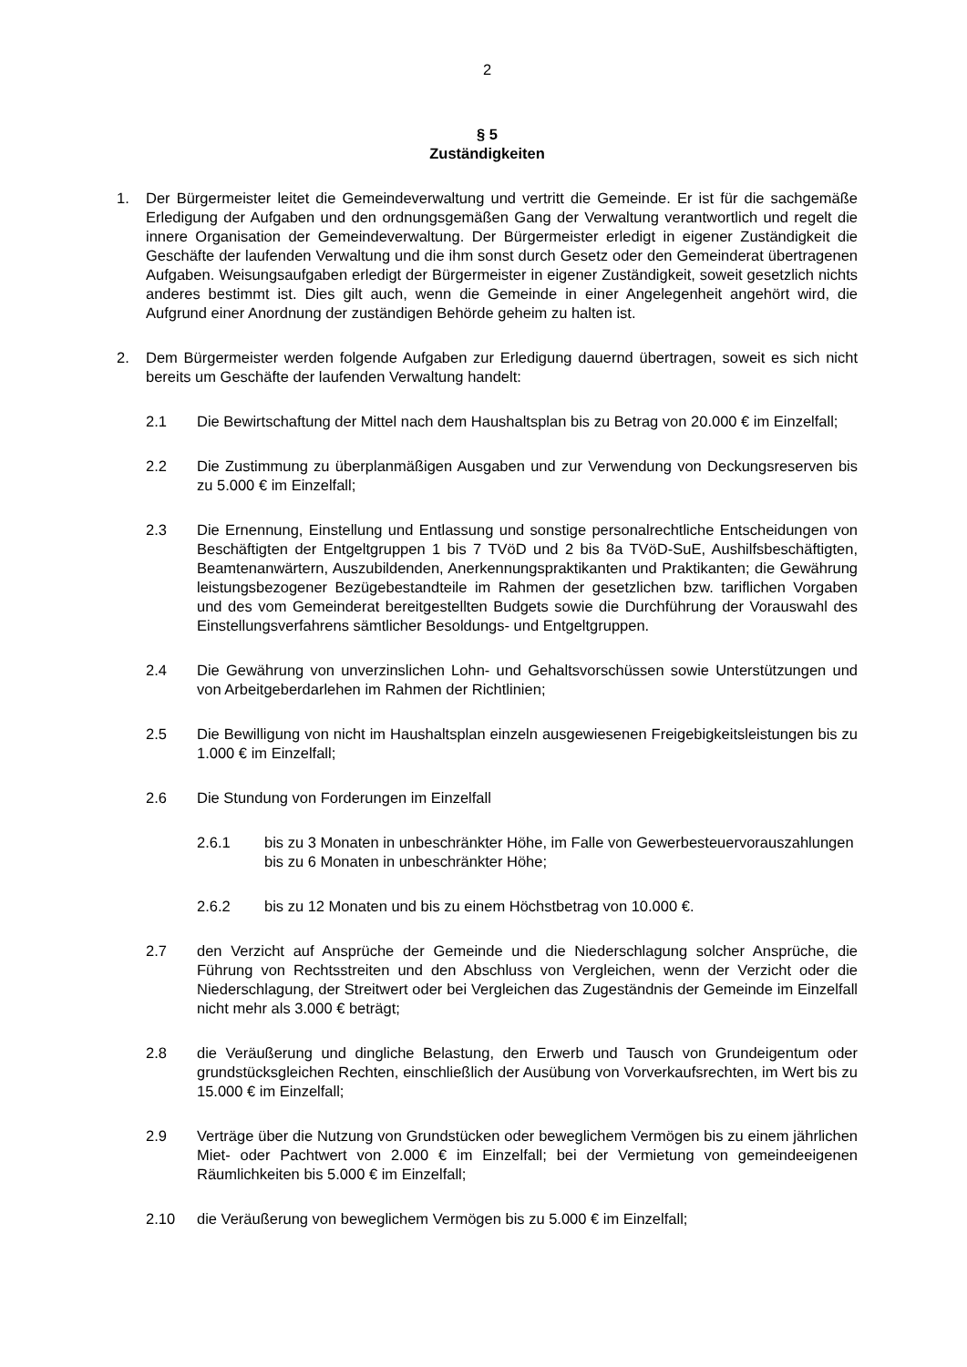2
§ 5
Zuständigkeiten
1. Der Bürgermeister leitet die Gemeindeverwaltung und vertritt die Gemeinde. Er ist für die sachgemäße Erledigung der Aufgaben und den ordnungsgemäßen Gang der Verwaltung verantwortlich und regelt die innere Organisation der Gemeindeverwaltung. Der Bürger­meister erledigt in eigener Zuständigkeit die Geschäfte der laufenden Verwaltung und die ihm sonst durch Gesetz oder den Gemeinderat übertragenen Aufgaben. Weisungsaufga­ben erledigt der Bürgermeister in eigener Zuständigkeit, soweit gesetzlich nichts anderes bestimmt ist. Dies gilt auch, wenn die Gemeinde in einer Angelegenheit angehört wird, die Aufgrund einer Anordnung der zuständigen Behörde geheim zu halten ist.
2. Dem Bürgermeister werden folgende Aufgaben zur Erledigung dauernd übertragen, so­weit es sich nicht bereits um Geschäfte der laufenden Verwaltung handelt:
2.1 Die Bewirtschaftung der Mittel nach dem Haushaltsplan bis zu Betrag von 20.000 € im Einzelfall;
2.2 Die Zustimmung zu überplanmäßigen Ausgaben und zur Verwendung von De­ckungsreserven bis zu 5.000 € im Einzelfall;
2.3 Die Ernennung, Einstellung und Entlassung und sonstige personalrechtliche Ent­scheidungen von Beschäftigten der Entgeltgruppen 1 bis 7 TVöD und 2 bis 8a TVöD-SuE, Aushilfsbeschäftigten, Beamtenanwärtern, Auszubildenden, Anerken­nungspraktikanten und Praktikanten; die Gewährung leistungsbezogener Bezüge­bestandteile im Rahmen der gesetzlichen bzw. tariflichen Vorgaben und des vom Gemeinderat bereitgestellten Budgets sowie die Durchführung der Vorauswahl des Einstellungsverfahrens sämtlicher Besoldungs- und Entgeltgruppen.
2.4 Die Gewährung von unverzinslichen Lohn- und Gehaltsvorschüssen sowie Unter­stützungen und von Arbeitgeberdarlehen im Rahmen der Richtlinien;
2.5 Die Bewilligung von nicht im Haushaltsplan einzeln ausgewiesenen Freigebigkeits­leistungen bis zu 1.000 € im Einzelfall;
2.6 Die Stundung von Forderungen im Einzelfall
2.6.1 bis zu 3 Monaten in unbeschränkter Höhe, im Falle von Gewerbesteuer­vorauszahlungen bis zu 6 Monaten in unbeschränkter Höhe;
2.6.2 bis zu 12 Monaten und bis zu einem Höchstbetrag von 10.000 €.
2.7 den Verzicht auf Ansprüche der Gemeinde und die Niederschlagung solcher An­sprüche, die Führung von Rechtsstreiten und den Abschluss von Vergleichen, wenn der Verzicht oder die Niederschlagung, der Streitwert oder bei Vergleichen das Zugeständnis der Gemeinde im Einzelfall nicht mehr als 3.000 € beträgt;
2.8 die Veräußerung und dingliche Belastung, den Erwerb und Tausch von Grundei­gentum oder grundstücksgleichen Rechten, einschließlich der Ausübung von Vor­verkaufsrechten, im Wert bis zu 15.000 € im Einzelfall;
2.9 Verträge über die Nutzung von Grundstücken oder beweglichem Vermögen bis zu einem jährlichen Miet- oder Pachtwert von 2.000 € im Einzelfall; bei der Vermie­tung von gemeindeeigenen Räumlichkeiten bis 5.000 € im Einzelfall;
2.10 die Veräußerung von beweglichem Vermögen bis zu 5.000 € im Einzelfall;